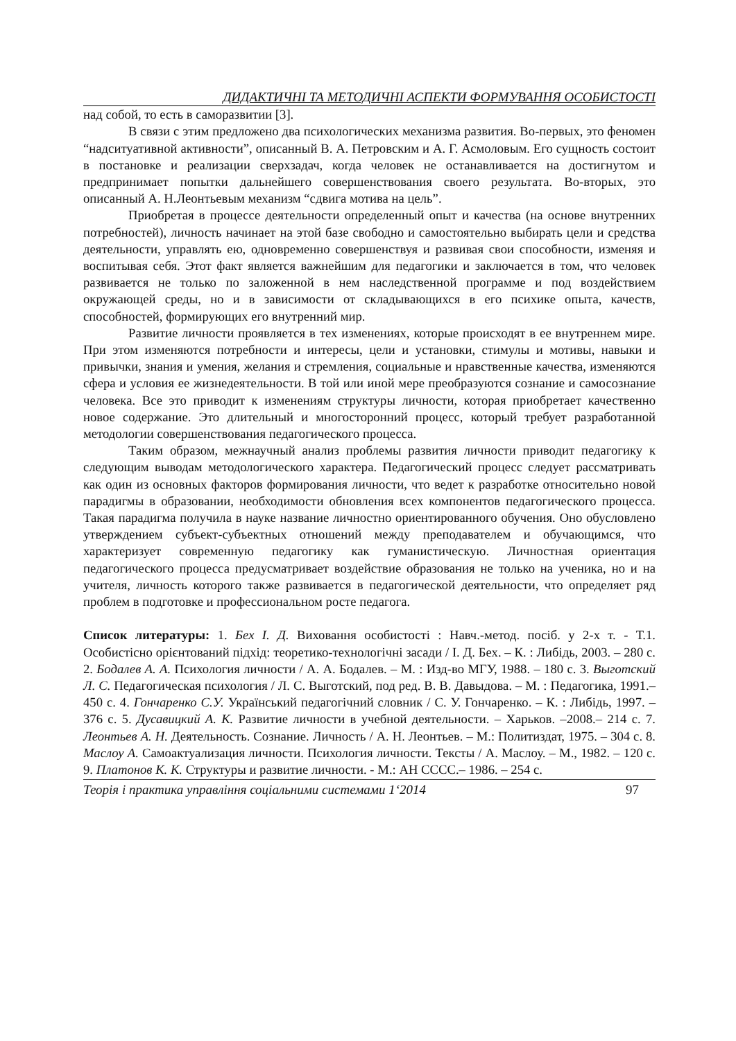ДИДАКТИЧНІ ТА МЕТОДИЧНІ АСПЕКТИ ФОРМУВАННЯ ОСОБИСТОСТІ
над собой, то есть в саморазвитии [3].
В связи с этим предложено два психологических механизма развития. Во-первых, это феномен “надситуативной активности”, описанный В. А. Петровским и А. Г. Асмоловым. Его сущность состоит в постановке и реализации сверхзадач, когда человек не останавливается на достигнутом и предпринимает попытки дальнейшего совершенствования своего результата. Во-вторых, это описанный А. Н.Леонтьевым механизм “сдвига мотива на цель”.
Приобретая в процессе деятельности определенный опыт и качества (на основе внутренних потребностей), личность начинает на этой базе свободно и самостоятельно выбирать цели и средства деятельности, управлять ею, одновременно совершенствуя и развивая свои способности, изменяя и воспитывая себя. Этот факт является важнейшим для педагогики и заключается в том, что человек развивается не только по заложенной в нем наследственной программе и под воздействием окружающей среды, но и в зависимости от складывающихся в его психике опыта, качеств, способностей, формирующих его внутренний мир.
Развитие личности проявляется в тех изменениях, которые происходят в ее внутреннем мире. При этом изменяются потребности и интересы, цели и установки, стимулы и мотивы, навыки и привычки, знания и умения, желания и стремления, социальные и нравственные качества, изменяются сфера и условия ее жизнедеятельности. В той или иной мере преобразуются сознание и самосознание человека. Все это приводит к изменениям структуры личности, которая приобретает качественно новое содержание. Это длительный и многосторонний процесс, который требует разработанной методологии совершенствования педагогического процесса.
Таким образом, межнаучный анализ проблемы развития личности приводит педагогику к следующим выводам методологического характера. Педагогический процесс следует рассматривать как один из основных факторов формирования личности, что ведет к разработке относительно новой парадигмы в образовании, необходимости обновления всех компонентов педагогического процесса. Такая парадигма получила в науке название личностно ориентированного обучения. Оно обусловлено утверждением субъект-субъектных отношений между преподавателем и обучающимся, что характеризует современную педагогику как гуманистическую. Личностная ориентация педагогического процесса предусматривает воздействие образования не только на ученика, но и на учителя, личность которого также развивается в педагогической деятельности, что определяет ряд проблем в подготовке и профессиональном росте педагога.
Список литературы: 1. Бех І. Д. Виховання особистості : Навч.-метод. посіб. у 2-х т. - Т.1. Особистісно орієнтований підхід: теоретико-технологічні засади / І. Д. Бех. – К. : Либідь, 2003. – 280 с. 2. Бодалев А. А. Психология личности / А. А. Бодалев. – М. : Изд-во МГУ, 1988. – 180 с. 3. Выготский Л. С. Педагогическая психология / Л. С. Выготский, под ред. В. В. Давыдова. – М. : Педагогика, 1991.– 450 с. 4. Гончаренко С.У. Український педагогічний словник / С. У. Гончаренко. – К. : Либідь, 1997. – 376 с. 5. Дусавицкий А. К. Развитие личности в учебной деятельности. – Харьков. –2008.– 214 с. 7. Леонтьев А. Н. Деятельность. Сознание. Личность / А. Н. Леонтьев. – М.: Политиздат, 1975. – 304 с. 8. Маслоу А. Самоактуализация личности. Психология личности. Тексты / А. Маслоу. – М., 1982. – 120 с. 9. Платонов К. К. Структуры и развитие личности. - М.: АН СССС.– 1986. – 254 с.
Теорія і практика управління соціальними системами 1‘2014 97